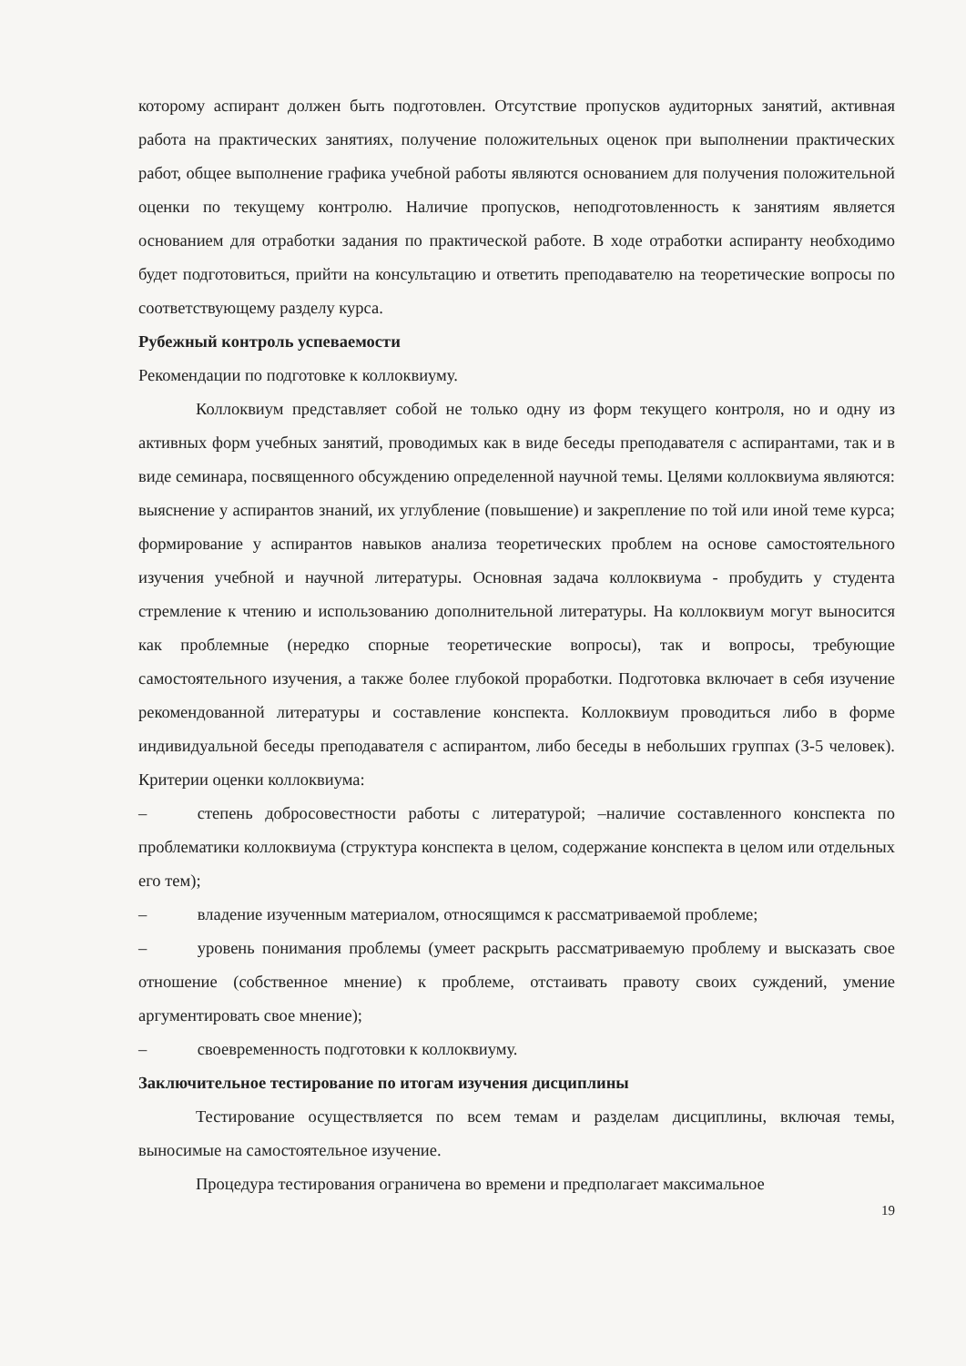которому аспирант должен быть подготовлен. Отсутствие пропусков аудиторных занятий, активная работа на практических занятиях, получение положительных оценок при выполнении практических работ, общее выполнение графика учебной работы являются основанием для получения положительной оценки по текущему контролю. Наличие пропусков, неподготовленность к занятиям является основанием для отработки задания по практической работе. В ходе отработки аспиранту необходимо будет подготовиться, прийти на консультацию и ответить преподавателю на теоретические вопросы по соответствующему разделу курса.
Рубежный контроль успеваемости
Рекомендации по подготовке к коллоквиуму.
Коллоквиум представляет собой не только одну из форм текущего контроля, но и одну из активных форм учебных занятий, проводимых как в виде беседы преподавателя с аспирантами, так и в виде семинара, посвященного обсуждению определенной научной темы. Целями коллоквиума являются: выяснение у аспирантов знаний, их углубление (повышение) и закрепление по той или иной теме курса; формирование у аспирантов навыков анализа теоретических проблем на основе самостоятельного изучения учебной и научной литературы. Основная задача коллоквиума - пробудить у студента стремление к чтению и использованию дополнительной литературы. На коллоквиум могут выносится как проблемные (нередко спорные теоретические вопросы), так и вопросы, требующие самостоятельного изучения, а также более глубокой проработки. Подготовка включает в себя изучение рекомендованной литературы и составление конспекта. Коллоквиум проводиться либо в форме индивидуальной беседы преподавателя с аспирантом, либо беседы в небольших группах (3-5 человек). Критерии оценки коллоквиума:
–   степень добросовестности работы с литературой; –наличие составленного конспекта по проблематики коллоквиума (структура конспекта в целом, содержание конспекта в целом или отдельных его тем);
–   владение изученным материалом, относящимся к рассматриваемой проблеме;
–   уровень понимания проблемы (умеет раскрыть рассматриваемую проблему и высказать свое отношение (собственное мнение) к проблеме, отстаивать правоту своих суждений, умение аргументировать свое мнение);
–   своевременность подготовки к коллоквиуму.
Заключительное тестирование по итогам изучения дисциплины
Тестирование осуществляется по всем темам и разделам дисциплины, включая темы, выносимые на самостоятельное изучение.
Процедура тестирования ограничена во времени и предполагает максимальное
19